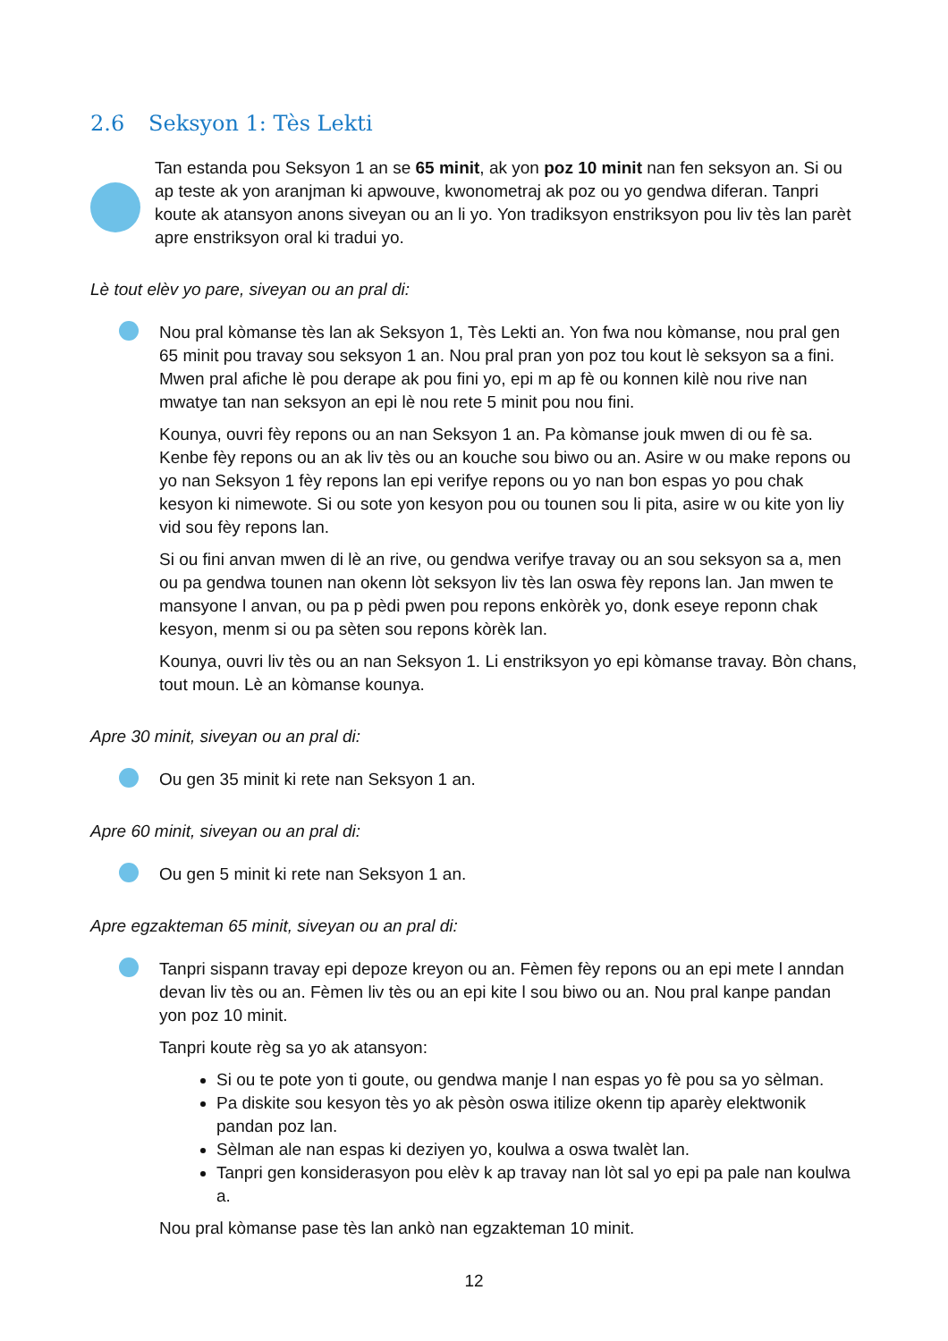2.6 Seksyon 1: Tès Lekti
Tan estanda pou Seksyon 1 an se 65 minit, ak yon poz 10 minit nan fen seksyon an. Si ou ap teste ak yon aranjman ki apwouve, kwonometraj ak poz ou yo gendwa diferan. Tanpri koute ak atansyon anons siveyan ou an li yo. Yon tradiksyon enstriksyon pou liv tès lan parèt apre enstriksyon oral ki tradui yo.
Lè tout elèv yo pare, siveyan ou an pral di:
Nou pral kòmanse tès lan ak Seksyon 1, Tès Lekti an. Yon fwa nou kòmanse, nou pral gen 65 minit pou travay sou seksyon 1 an. Nou pral pran yon poz tou kout lè seksyon sa a fini. Mwen pral afiche lè pou derape ak pou fini yo, epi m ap fè ou konnen kilè nou rive nan mwatye tan nan seksyon an epi lè nou rete 5 minit pou nou fini.
Kounya, ouvri fèy repons ou an nan Seksyon 1 an. Pa kòmanse jouk mwen di ou fè sa. Kenbe fèy repons ou an ak liv tès ou an kouche sou biwo ou an. Asire w ou make repons ou yo nan Seksyon 1 fèy repons lan epi verifye repons ou yo nan bon espas yo pou chak kesyon ki nimewote. Si ou sote yon kesyon pou ou tounen sou li pita, asire w ou kite yon liy vid sou fèy repons lan.
Si ou fini anvan mwen di lè an rive, ou gendwa verifye travay ou an sou seksyon sa a, men ou pa gendwa tounen nan okenn lòt seksyon liv tès lan oswa fèy repons lan. Jan mwen te mansyone l anvan, ou pa p pèdi pwen pou repons enkòrèk yo, donk eseye reponn chak kesyon, menm si ou pa sèten sou repons kòrèk lan.
Kounya, ouvri liv tès ou an nan Seksyon 1. Li enstriksyon yo epi kòmanse travay. Bòn chans, tout moun. Lè an kòmanse kounya.
Apre 30 minit, siveyan ou an pral di:
Ou gen 35 minit ki rete nan Seksyon 1 an.
Apre 60 minit, siveyan ou an pral di:
Ou gen 5 minit ki rete nan Seksyon 1 an.
Apre egzakteman 65 minit, siveyan ou an pral di:
Tanpri sispann travay epi depoze kreyon ou an. Fèmen fèy repons ou an epi mete l anndan devan liv tès ou an. Fèmen liv tès ou an epi kite l sou biwo ou an. Nou pral kanpe pandan yon poz 10 minit.
Tanpri koute règ sa yo ak atansyon:
Si ou te pote yon ti goute, ou gendwa manje l nan espas yo fè pou sa yo sèlman.
Pa diskite sou kesyon tès yo ak pèsòn oswa itilize okenn tip aparèy elektwonik pandan poz lan.
Sèlman ale nan espas ki deziyen yo, koulwa a oswa twalèt lan.
Tanpri gen konsiderasyon pou elèv k ap travay nan lòt sal yo epi pa pale nan koulwa a.
Nou pral kòmanse pase tès lan ankò nan egzakteman 10 minit.
12